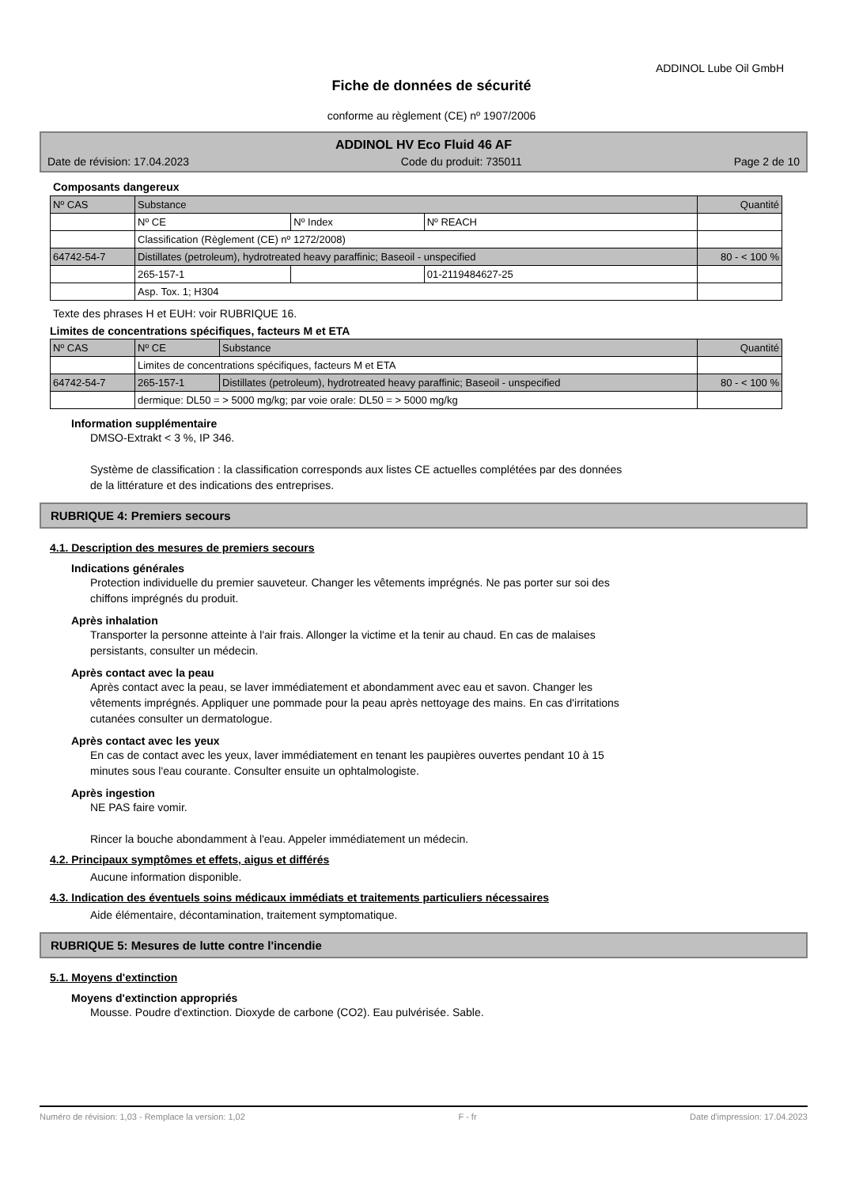ADDINOL Lube Oil GmbH
Fiche de données de sécurité
conforme au règlement (CE) nº 1907/2006
ADDINOL HV Eco Fluid 46 AF
Date de révision: 17.04.2023 Code du produit: 735011 Page 2 de 10
Composants dangereux
| Nº CAS | Substance | | | Quantité |
| | Nº CE | Nº Index | Nº REACH | |
| | Classification (Règlement (CE) nº 1272/2008) | | | |
| 64742-54-7 | Distillates (petroleum), hydrotreated heavy paraffinic; Baseoil - unspecified | | | 80 - < 100 % |
| | 265-157-1 | | 01-2119484627-25 | |
| | Asp. Tox. 1; H304 | | | |
Texte des phrases H et EUH: voir RUBRIQUE 16.
Limites de concentrations spécifiques, facteurs M et ETA
| Nº CAS | Nº CE | Substance | Quantité |
| | Limites de concentrations spécifiques, facteurs M et ETA | | |
| 64742-54-7 | 265-157-1 | Distillates (petroleum), hydrotreated heavy paraffinic; Baseoil - unspecified | 80 - < 100 % |
| | dermique: DL50 = > 5000 mg/kg; par voie orale: DL50 = > 5000 mg/kg | | |
Information supplémentaire
DMSO-Extrakt < 3 %, IP 346.
Système de classification : la classification corresponds aux listes CE actuelles complétées par des données
de la littérature et des indications des entreprises.
RUBRIQUE 4: Premiers secours
4.1. Description des mesures de premiers secours
Indications générales
Protection individuelle du premier sauveteur. Changer les vêtements imprégnés. Ne pas porter sur soi des
chiffons imprégnés du produit.
Après inhalation
Transporter la personne atteinte à l'air frais. Allonger la victime et la tenir au chaud. En cas de malaises
persistants, consulter un médecin.
Après contact avec la peau
Après contact avec la peau, se laver immédiatement et abondamment avec eau et savon. Changer les
vêtements imprégnés. Appliquer une pommade pour la peau après nettoyage des mains. En cas d'irritations
cutanées consulter un dermatologue.
Après contact avec les yeux
En cas de contact avec les yeux, laver immédiatement en tenant les paupières ouvertes pendant 10 à 15
minutes sous l'eau courante. Consulter ensuite un ophtalmologiste.
Après ingestion
NE PAS faire vomir.
Rincer la bouche abondamment à l'eau. Appeler immédiatement un médecin.
4.2. Principaux symptômes et effets, aigus et différés
Aucune information disponible.
4.3. Indication des éventuels soins médicaux immédiats et traitements particuliers nécessaires
Aide élémentaire, décontamination, traitement symptomatique.
RUBRIQUE 5: Mesures de lutte contre l'incendie
5.1. Moyens d'extinction
Moyens d'extinction appropriés
Mousse. Poudre d'extinction. Dioxyde de carbone (CO2). Eau pulvérisée. Sable.
Numéro de révision: 1,03 - Remplace la version: 1,02 F - fr Date d'impression: 17.04.2023